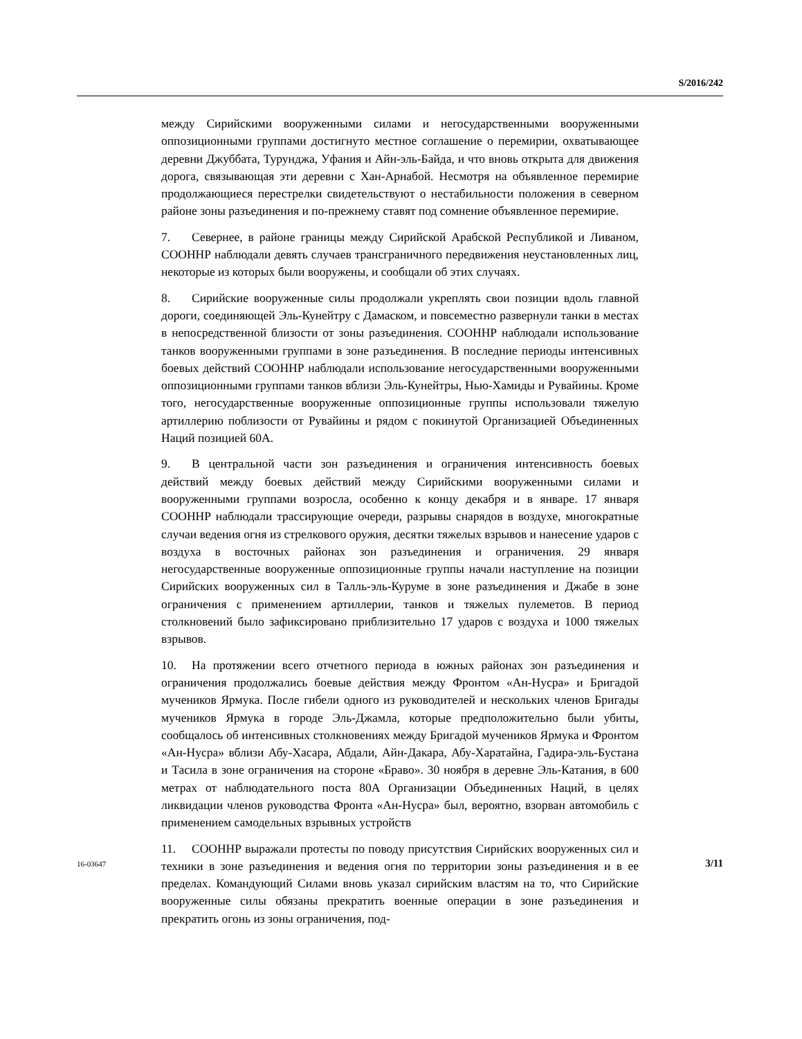S/2016/242
между Сирийскими вооруженными силами и негосударственными вооруженными оппозиционными группами достигнуто местное соглашение о перемирии, охватывающее деревни Джуббата, Турунджа, Уфания и Айн-эль-Байда, и что вновь открыта для движения дорога, связывающая эти деревни с Хан-Арнабой. Несмотря на объявленное перемирие продолжающиеся перестрелки свидетельствуют о нестабильности положения в северном районе зоны разъединения и по-прежнему ставят под сомнение объявленное перемирие.
7. Севернее, в районе границы между Сирийской Арабской Республикой и Ливаном, СООННР наблюдали девять случаев трансграничного передвижения неустановленных лиц, некоторые из которых были вооружены, и сообщали об этих случаях.
8. Сирийские вооруженные силы продолжали укреплять свои позиции вдоль главной дороги, соединяющей Эль-Кунейтру с Дамаском, и повсеместно развернули танки в местах в непосредственной близости от зоны разъединения. СООННР наблюдали использование танков вооруженными группами в зоне разъединения. В последние периоды интенсивных боевых действий СООННР наблюдали использование негосударственными вооруженными оппозиционными группами танков вблизи Эль-Кунейтры, Нью-Хамиды и Рувайины. Кроме того, негосударственные вооруженные оппозиционные группы использовали тяжелую артиллерию поблизости от Рувайины и рядом с покинутой Организацией Объединенных Наций позицией 60А.
9. В центральной части зон разъединения и ограничения интенсивность боевых действий между боевых действий между Сирийскими вооруженными силами и вооруженными группами возросла, особенно к концу декабря и в январе. 17 января СООННР наблюдали трассирующие очереди, разрывы снарядов в воздухе, многократные случаи ведения огня из стрелкового оружия, десятки тяжелых взрывов и нанесение ударов с воздуха в восточных районах зон разъединения и ограничения. 29 января негосударственные вооруженные оппозиционные группы начали наступление на позиции Сирийских вооруженных сил в Талль-эль-Куруме в зоне разъединения и Джабе в зоне ограничения с применением артиллерии, танков и тяжелых пулеметов. В период столкновений было зафиксировано приблизительно 17 ударов с воздуха и 1000 тяжелых взрывов.
10. На протяжении всего отчетного периода в южных районах зон разъединения и ограничения продолжались боевые действия между Фронтом «Ан-Нусра» и Бригадой мучеников Ярмука. После гибели одного из руководителей и нескольких членов Бригады мучеников Ярмука в городе Эль-Джамла, которые предположительно были убиты, сообщалось об интенсивных столкновениях между Бригадой мучеников Ярмука и Фронтом «Ан-Нусра» вблизи Абу-Хасара, Абдали, Айн-Дакара, Абу-Харатайна, Гадира-эль-Бустана и Тасила в зоне ограничения на стороне «Браво». 30 ноября в деревне Эль-Катания, в 600 метрах от наблюдательного поста 80А Организации Объединенных Наций, в целях ликвидации членов руководства Фронта «Ан-Нусра» был, вероятно, взорван автомобиль с применением самодельных взрывных устройств
11. СООННР выражали протесты по поводу присутствия Сирийских вооруженных сил и техники в зоне разъединения и ведения огня по территории зоны разъединения и в ее пределах. Командующий Силами вновь указал сирийским властям на то, что Сирийские вооруженные силы обязаны прекратить военные операции в зоне разъединения и прекратить огонь из зоны ограничения, под-
16-03647 3/11